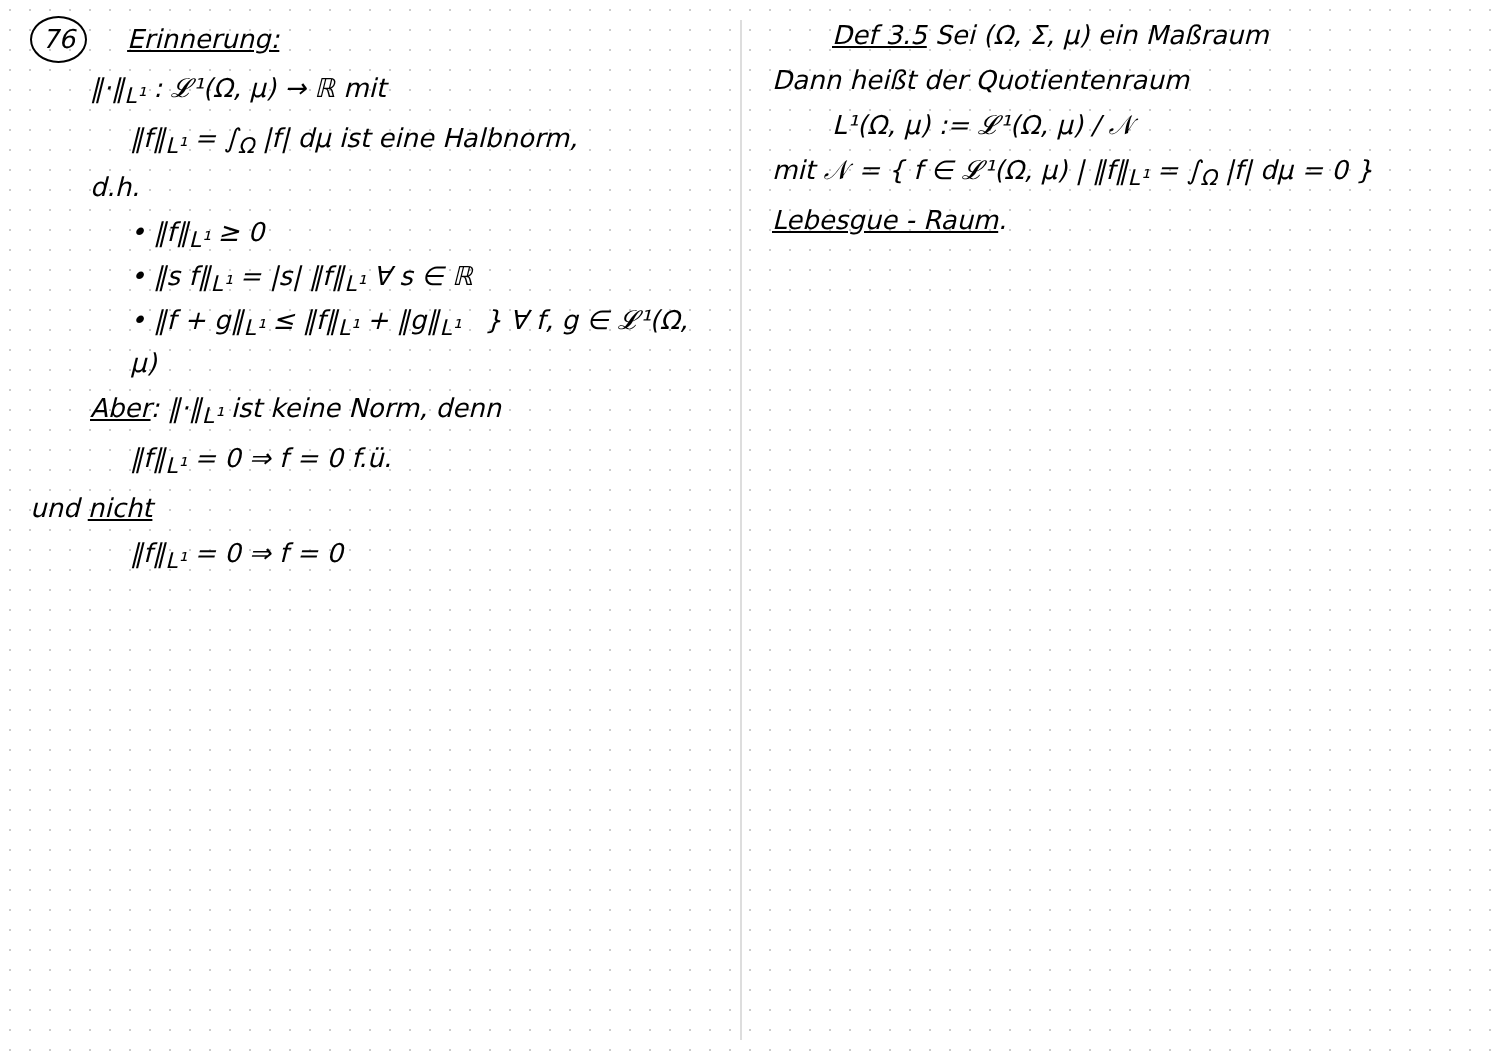76 Erinnerung:
‖·‖<sub>L¹</sub> : 𝓛¹(Ω, μ) → ℝ mit
‖f‖<sub>L¹</sub> = ∫<sub>Ω</sub> |f| dμ ist eine Halbnorm,
d.h.
• ‖f‖<sub>L¹</sub> ≥ 0
• ‖s f‖<sub>L¹</sub> = |s| ‖f‖<sub>L¹</sub> ∀ s ∈ ℝ
• ‖f + g‖<sub>L¹</sub> ≤ ‖f‖<sub>L¹</sub> + ‖g‖<sub>L¹</sub> } ∀ f, g ∈ 𝓛¹(Ω, μ)
Aber: ‖·‖<sub>L¹</sub> ist keine Norm, denn
‖f‖<sub>L¹</sub> = 0 ⇒ f = 0 f.ü.
und nicht
‖f‖<sub>L¹</sub> = 0 ⇒ f = 0
Def 3.5 Sei (Ω, Σ, μ) ein Maßraum
Dann heißt der Quotientenraum
L¹(Ω, μ) := 𝓛¹(Ω, μ) / 𝒩
mit 𝒩 = { f ∈ 𝓛¹(Ω, μ) | ‖f‖<sub>L¹</sub> = ∫<sub>Ω</sub> |f| dμ = 0 }
Lebesgue - Raum.